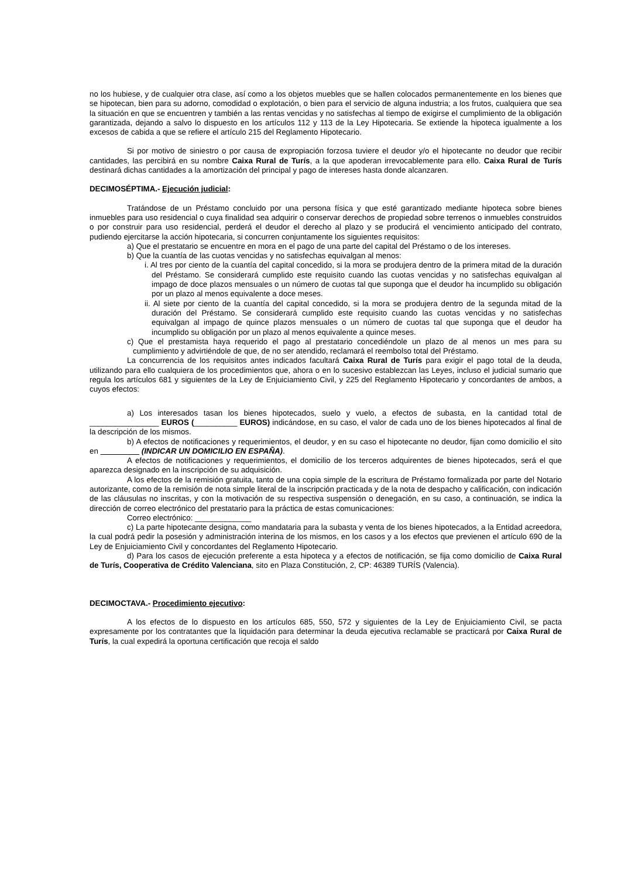no los hubiese, y de cualquier otra clase, así como a los objetos muebles que se hallen colocados permanentemente en los bienes que se hipotecan, bien para su adorno, comodidad o explotación, o bien para el servicio de alguna industria; a los frutos, cualquiera que sea la situación en que se encuentren y también a las rentas vencidas y no satisfechas al tiempo de exigirse el cumplimiento de la obligación garantizada, dejando a salvo lo dispuesto en los artículos 112 y 113 de la Ley Hipotecaria. Se extiende la hipoteca igualmente a los excesos de cabida a que se refiere el artículo 215 del Reglamento Hipotecario.
Si por motivo de siniestro o por causa de expropiación forzosa tuviere el deudor y/o el hipotecante no deudor que recibir cantidades, las percibirá en su nombre Caixa Rural de Turís, a la que apoderan irrevocablemente para ello. Caixa Rural de Turís destinará dichas cantidades a la amortización del principal y pago de intereses hasta donde alcanzaren.
DECIMOSÉPTIMA.- Ejecución judicial:
Tratándose de un Préstamo concluido por una persona física y que esté garantizado mediante hipoteca sobre bienes inmuebles para uso residencial o cuya finalidad sea adquirir o conservar derechos de propiedad sobre terrenos o inmuebles construidos o por construir para uso residencial, perderá el deudor el derecho al plazo y se producirá el vencimiento anticipado del contrato, pudiendo ejercitarse la acción hipotecaria, si concurren conjuntamente los siguientes requisitos:
a) Que el prestatario se encuentre en mora en el pago de una parte del capital del Préstamo o de los intereses.
b) Que la cuantía de las cuotas vencidas y no satisfechas equivalgan al menos:
i. Al tres por ciento de la cuantía del capital concedido, si la mora se produjera dentro de la primera mitad de la duración del Préstamo. Se considerará cumplido este requisito cuando las cuotas vencidas y no satisfechas equivalgan al impago de doce plazos mensuales o un número de cuotas tal que suponga que el deudor ha incumplido su obligación por un plazo al menos equivalente a doce meses.
ii. Al siete por ciento de la cuantía del capital concedido, si la mora se produjera dentro de la segunda mitad de la duración del Préstamo. Se considerará cumplido este requisito cuando las cuotas vencidas y no satisfechas equivalgan al impago de quince plazos mensuales o un número de cuotas tal que suponga que el deudor ha incumplido su obligación por un plazo al menos equivalente a quince meses.
c) Que el prestamista haya requerido el pago al prestatario concediéndole un plazo de al menos un mes para su cumplimiento y advirtiéndole de que, de no ser atendido, reclamará el reembolso total del Préstamo.
La concurrencia de los requisitos antes indicados facultará Caixa Rural de Turís para exigir el pago total de la deuda, utilizando para ello cualquiera de los procedimientos que, ahora o en lo sucesivo establezcan las Leyes, incluso el judicial sumario que regula los artículos 681 y siguientes de la Ley de Enjuiciamiento Civil, y 225 del Reglamento Hipotecario y concordantes de ambos, a cuyos efectos:
a) Los interesados tasan los bienes hipotecados, suelo y vuelo, a efectos de subasta, en la cantidad total de ________________ EUROS (__________ EUROS) indicándose, en su caso, el valor de cada uno de los bienes hipotecados al final de la descripción de los mismos.
b) A efectos de notificaciones y requerimientos, el deudor, y en su caso el hipotecante no deudor, fijan como domicilio el sito en (INDICAR UN DOMICILIO EN ESPAÑA).
A efectos de notificaciones y requerimientos, el domicilio de los terceros adquirentes de bienes hipotecados, será el que aparezca designado en la inscripción de su adquisición.
A los efectos de la remisión gratuita, tanto de una copia simple de la escritura de Préstamo formalizada por parte del Notario autorizante, como de la remisión de nota simple literal de la inscripción practicada y de la nota de despacho y calificación, con indicación de las cláusulas no inscritas, y con la motivación de su respectiva suspensión o denegación, en su caso, a continuación, se indica la dirección de correo electrónico del prestatario para la práctica de estas comunicaciones:
Correo electrónico: _____________
c) La parte hipotecante designa, como mandataria para la subasta y venta de los bienes hipotecados, a la Entidad acreedora, la cual podrá pedir la posesión y administración interina de los mismos, en los casos y a los efectos que previenen el artículo 690 de la Ley de Enjuiciamiento Civil y concordantes del Reglamento Hipotecario.
d) Para los casos de ejecución preferente a esta hipoteca y a efectos de notificación, se fija como domicilio de Caixa Rural de Turís, Cooperativa de Crédito Valenciana, sito en Plaza Constitución, 2, CP: 46389 TURÍS (Valencia).
DECIMOCTAVA.- Procedimiento ejecutivo:
A los efectos de lo dispuesto en los artículos 685, 550, 572 y siguientes de la Ley de Enjuiciamiento Civil, se pacta expresamente por los contratantes que la liquidación para determinar la deuda ejecutiva reclamable se practicará por Caixa Rural de Turís, la cual expedirá la oportuna certificación que recoja el saldo